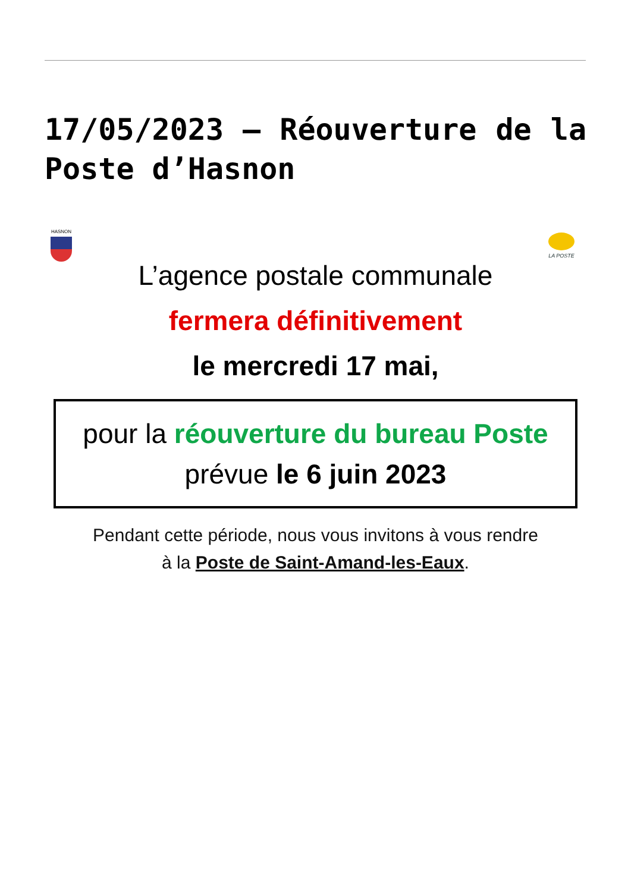17/05/2023 – Réouverture de la Poste d’Hasnon
HASNON
LA POSTE
L’agence postale communale
fermera définitivement
le mercredi 17 mai,
pour la réouverture du bureau Poste
prévue le 6 juin 2023
Pendant cette période, nous vous invitons à vous rendre
à la Poste de Saint-Amand-les-Eaux.